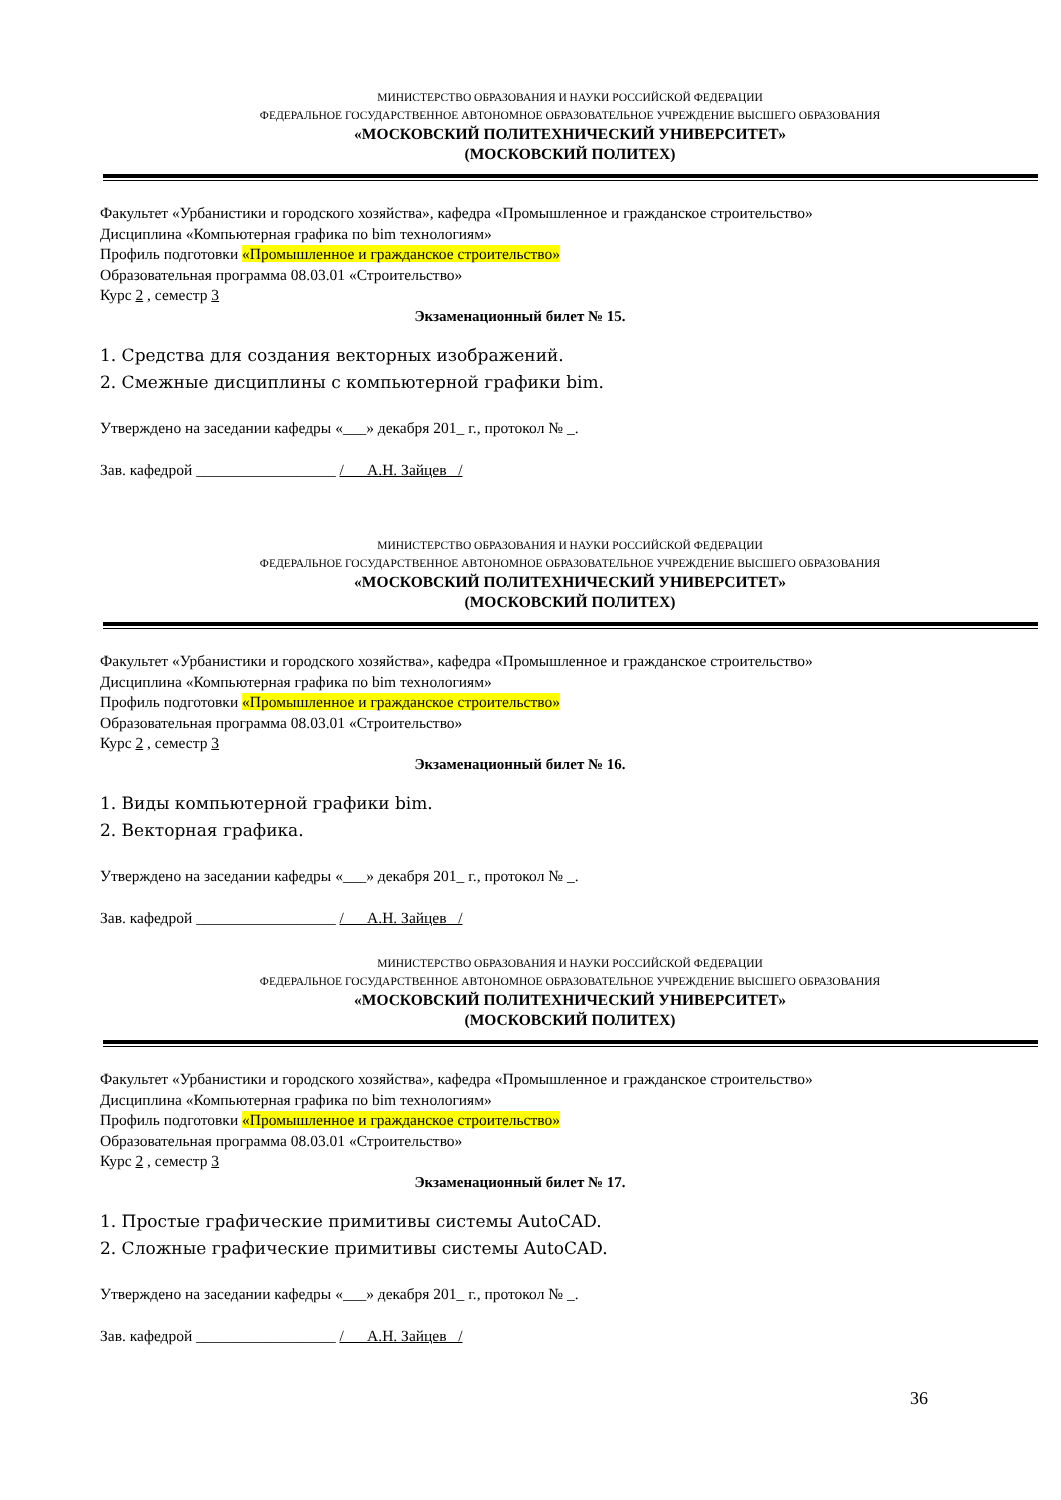МИНИСТЕРСТВО ОБРАЗОВАНИЯ И НАУКИ РОССИЙСКОЙ ФЕДЕРАЦИИ
ФЕДЕРАЛЬНОЕ ГОСУДАРСТВЕННОЕ АВТОНОМНОЕ ОБРАЗОВАТЕЛЬНОЕ УЧРЕЖДЕНИЕ ВЫСШЕГО ОБРАЗОВАНИЯ
«МОСКОВСКИЙ ПОЛИТЕХНИЧЕСКИЙ УНИВЕРСИТЕТ»
(МОСКОВСКИЙ ПОЛИТЕХ)
Факультет «Урбанистики и городского хозяйства», кафедра «Промышленное и гражданское строительство»
Дисциплина «Компьютерная графика по bim технологиям»
Профиль подготовки «Промышленное и гражданское строительство»
Образовательная программа 08.03.01 «Строительство»
Курс 2 , семестр 3
Экзаменационный билет № 15.
1. Средства для создания векторных изображений.
2. Смежные дисциплины с компьютерной графики bim.
Утверждено на заседании кафедры «___» декабря 201_ г., протокол № _.
Зав. кафедрой __________________ /___А.Н. Зайцев _/
МИНИСТЕРСТВО ОБРАЗОВАНИЯ И НАУКИ РОССИЙСКОЙ ФЕДЕРАЦИИ
ФЕДЕРАЛЬНОЕ ГОСУДАРСТВЕННОЕ АВТОНОМНОЕ ОБРАЗОВАТЕЛЬНОЕ УЧРЕЖДЕНИЕ ВЫСШЕГО ОБРАЗОВАНИЯ
«МОСКОВСКИЙ ПОЛИТЕХНИЧЕСКИЙ УНИВЕРСИТЕТ»
(МОСКОВСКИЙ ПОЛИТЕХ)
Факультет «Урбанистики и городского хозяйства», кафедра «Промышленное и гражданское строительство»
Дисциплина «Компьютерная графика по bim технологиям»
Профиль подготовки «Промышленное и гражданское строительство»
Образовательная программа 08.03.01 «Строительство»
Курс 2 , семестр 3
Экзаменационный билет № 16.
1. Виды компьютерной графики bim.
2. Векторная графика.
Утверждено на заседании кафедры «___» декабря 201_ г., протокол № _.
Зав. кафедрой __________________ /___А.Н. Зайцев _/
МИНИСТЕРСТВО ОБРАЗОВАНИЯ И НАУКИ РОССИЙСКОЙ ФЕДЕРАЦИИ
ФЕДЕРАЛЬНОЕ ГОСУДАРСТВЕННОЕ АВТОНОМНОЕ ОБРАЗОВАТЕЛЬНОЕ УЧРЕЖДЕНИЕ ВЫСШЕГО ОБРАЗОВАНИЯ
«МОСКОВСКИЙ ПОЛИТЕХНИЧЕСКИЙ УНИВЕРСИТЕТ»
(МОСКОВСКИЙ ПОЛИТЕХ)
Факультет «Урбанистики и городского хозяйства», кафедра «Промышленное и гражданское строительство»
Дисциплина «Компьютерная графика по bim технологиям»
Профиль подготовки «Промышленное и гражданское строительство»
Образовательная программа 08.03.01 «Строительство»
Курс 2 , семестр 3
Экзаменационный билет № 17.
1. Простые графические примитивы системы AutoCAD.
2. Сложные графические примитивы системы AutoCAD.
Утверждено на заседании кафедры «___» декабря 201_ г., протокол № _.
Зав. кафедрой __________________ /___А.Н. Зайцев _/
36